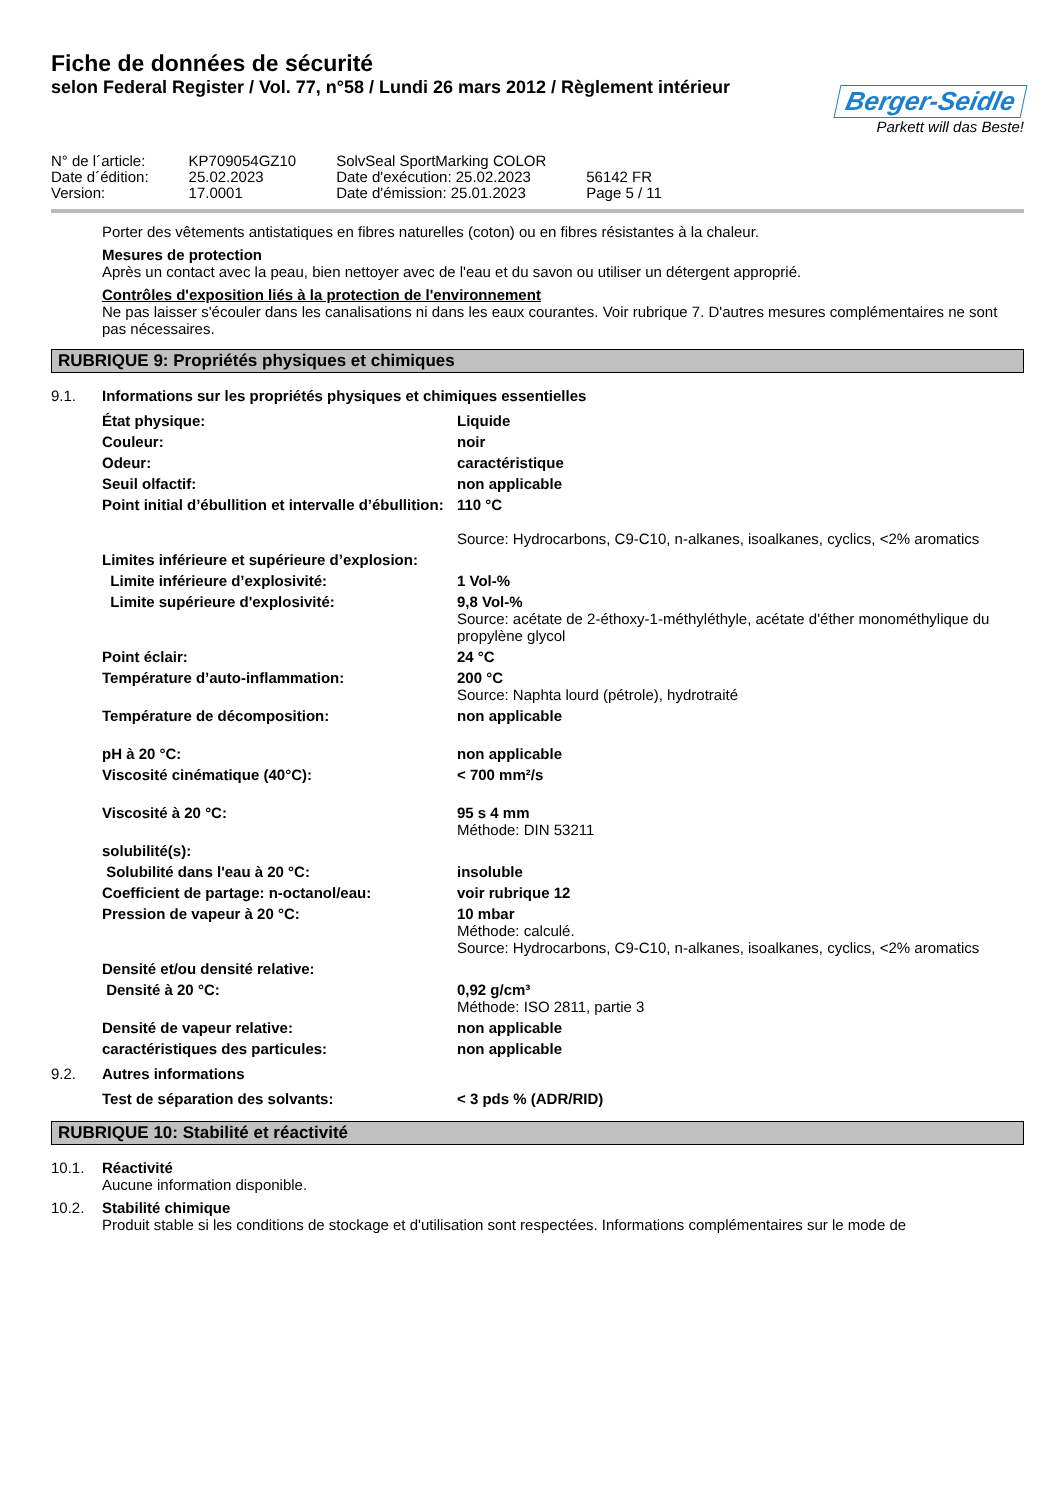Fiche de données de sécurité
selon Federal Register / Vol. 77, n°58 / Lundi 26 mars 2012 / Règlement intérieur
Berger-Seidle
Parkett will das Beste!
| N° de l´article: | KP709054GZ10 | SolvSeal SportMarking COLOR | |
| Date d´édition: | 25.02.2023 | Date d'exécution: 25.02.2023 | 56142 FR |
| Version: | 17.0001 | Date d'émission: 25.01.2023 | Page 5 / 11 |
Porter des vêtements antistatiques en fibres naturelles (coton) ou en fibres résistantes à la chaleur.
Mesures de protection
Après un contact avec la peau, bien nettoyer avec de l'eau et du savon ou utiliser un détergent approprié.
Contrôles d'exposition liés à la protection de l'environnement
Ne pas laisser s'écouler dans les canalisations ni dans les eaux courantes. Voir rubrique 7. D'autres mesures complémentaires ne sont pas nécessaires.
RUBRIQUE 9: Propriétés physiques et chimiques
9.1. Informations sur les propriétés physiques et chimiques essentielles
| État physique: | Liquide |
| Couleur: | noir |
| Odeur: | caractéristique |
| Seuil olfactif: | non applicable |
| Point initial d’ébullition et intervalle d’ébullition: | 110 °C Source: Hydrocarbons, C9-C10, n-alkanes, isoalkanes, cyclics, <2% aromatics |
| Limites inférieure et supérieure d’explosion: | |
| Limite inférieure d’explosivité: | 1 Vol-% |
| Limite supérieure d'explosivité: | 9,8 Vol-% Source: acétate de 2-éthoxy-1-méthyléthyle, acétate d'éther monométhylique du propylène glycol |
| Point éclair: | 24 °C |
| Température d’auto-inflammation: | 200 °C Source: Naphta lourd (pétrole), hydrotraité |
| Température de décomposition: | non applicable |
| pH à 20 °C: | non applicable |
| Viscosité cinématique (40°C): | < 700 mm²/s |
| Viscosité à 20 °C: | 95 s 4 mm Méthode: DIN 53211 |
| solubilité(s): | |
| Solubilité dans l'eau à 20 °C: | insoluble |
| Coefficient de partage: n-octanol/eau: | voir rubrique 12 |
| Pression de vapeur à 20 °C: | 10 mbar Méthode: calculé. Source: Hydrocarbons, C9-C10, n-alkanes, isoalkanes, cyclics, <2% aromatics |
| Densité et/ou densité relative: | |
| Densité à 20 °C: | 0,92 g/cm³ Méthode: ISO 2811, partie 3 |
| Densité de vapeur relative: | non applicable |
| caractéristiques des particules: | non applicable |
9.2. Autres informations
| Test de séparation des solvants: | < 3 pds % (ADR/RID) |
RUBRIQUE 10: Stabilité et réactivité
10.1. Réactivité
Aucune information disponible.
10.2. Stabilité chimique
Produit stable si les conditions de stockage et d'utilisation sont respectées. Informations complémentaires sur le mode de